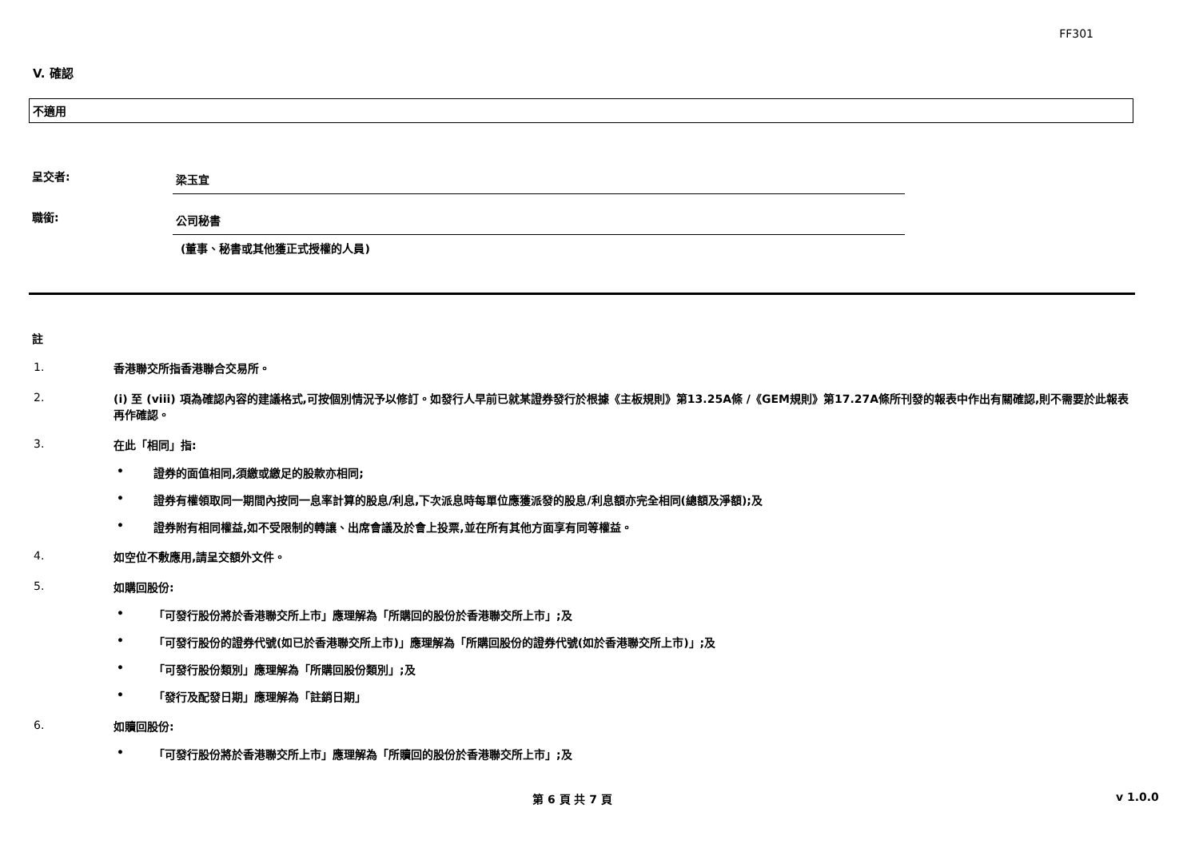FF301
V. 確認
不適用
呈交者:
梁玉宜
職銜:
公司秘書
(董事、秘書或其他獲正式授權的人員)
註
1.
香港聯交所指香港聯合交易所。
2.
(i) 至 (viii) 項為確認內容的建議格式,可按個別情況予以修訂。如發行人早前已就某證券發行於根據《主板規則》第13.25A條 /《GEM規則》第17.27A條所刊發的報表中作出有關確認,則不需要於此報表再作確認。
3.
在此「相同」指:
• 證券的面值相同,須繳或繳足的股款亦相同;
• 證券有權領取同一期間內按同一息率計算的股息/利息,下次派息時每單位應獲派發的股息/利息額亦完全相同(總額及淨額);及
• 證券附有相同權益,如不受限制的轉讓、出席會議及於會上投票,並在所有其他方面享有同等權益。
4.
如空位不敷應用,請呈交額外文件。
5.
如購回股份:
• 「可發行股份將於香港聯交所上市」應理解為「所購回的股份於香港聯交所上市」;及
• 「可發行股份的證券代號(如已於香港聯交所上市)」應理解為「所購回股份的證券代號(如於香港聯交所上市)」;及
• 「可發行股份類別」應理解為「所購回股份類別」;及
• 「發行及配發日期」應理解為「註銷日期」
6.
如贖回股份:
• 「可發行股份將於香港聯交所上市」應理解為「所贖回的股份於香港聯交所上市」;及
第 6 頁 共 7 頁 v 1.0.0